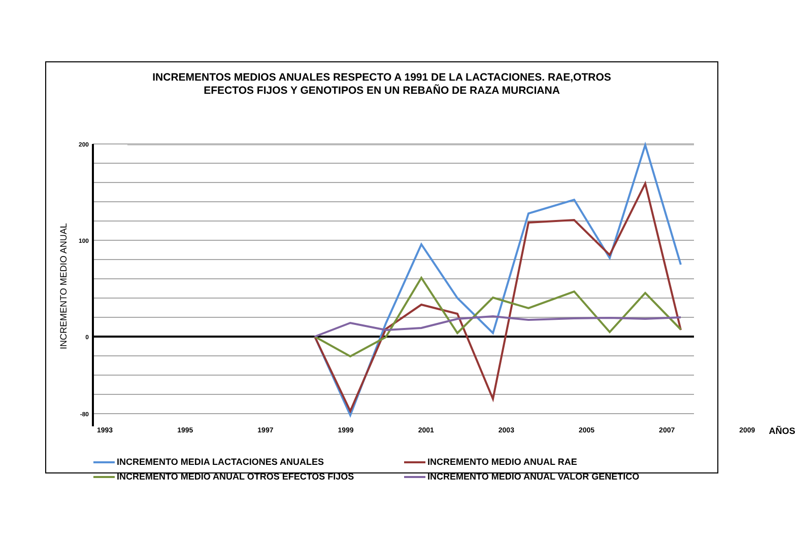INCREMENTOS MEDIOS ANUALES RESPECTO A 1991 DE LA LACTACIONES. RAE,OTROS
EFECTOS FIJOS Y GENOTIPOS EN UN REBAÑO DE RAZA MURCIANA
INCREMENTO MEDIO ANUAL
200
100
0
-80
1993 1995 1997 1999 2001 2003 2005 2007 2009 AÑOS
INCREMENTO MEDIA LACTACIONES ANUALES
INCREMENTO MEDIO ANUAL RAE
INCREMENTO MEDIO ANUAL OTROS EFECTOS FIJOS
INCREMENTO MEDIO ANUAL VALOR GENETICO